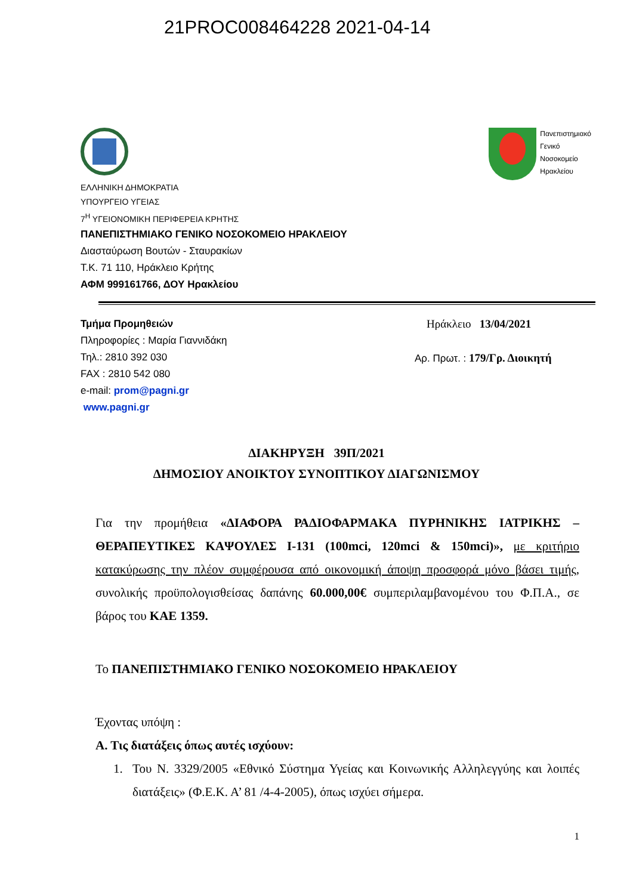21PROC008464228 2021-04-14
Πανεπιστημιακό
Γενικό
Νοσοκομείο
Ηρακλείου
ΕΛΛΗΝΙΚΗ ΔΗΜΟΚΡΑΤΙΑ
ΥΠΟΥΡΓΕΙΟ ΥΓΕΙΑΣ
7<sup>Η</sup> ΥΓΕΙΟΝΟΜΙΚΗ ΠΕΡΙΦΕΡΕΙΑ ΚΡΗΤΗΣ
ΠΑΝΕΠΙΣΤΗΜΙΑΚΟ ΓΕΝΙΚΟ ΝΟΣΟΚΟΜΕΙΟ ΗΡΑΚΛΕΙΟΥ
Διασταύρωση Βουτών - Σταυρακίων
Τ.Κ. 71 110, Ηράκλειο Κρήτης
ΑΦΜ 999161766, ΔΟΥ Ηρακλείου
Τμήμα Προμηθειών
Πληροφορίες : Μαρία Γιαννιδάκη
Τηλ.: 2810 392 030
FAX : 2810 542 080
e-mail: prom@pagni.gr
www.pagni.gr
Ηράκλειο 13/04/2021
Αρ. Πρωτ. : 179/Γρ. Διοικητή
ΔΙΑΚΗΡΥΞΗ 39Π/2021
ΔΗΜΟΣΙΟΥ ΑΝΟΙΚΤΟΥ ΣΥΝΟΠΤΙΚΟΥ ΔΙΑΓΩΝΙΣΜΟΥ
Για την προμήθεια «ΔΙΑΦΟΡΑ ΡΑΔΙΟΦΑΡΜΑΚΑ ΠΥΡΗΝΙΚΗΣ ΙΑΤΡΙΚΗΣ – ΘΕΡΑΠΕΥΤΙΚΕΣ ΚΑΨΟΥΛΕΣ I-131 (100mci, 120mci & 150mci)», με κριτήριο κατακύρωσης την πλέον συμφέρουσα από οικονομική άποψη προσφορά μόνο βάσει τιμής, συνολικής προϋπολογισθείσας δαπάνης 60.000,00€ συμπεριλαμβανομένου του Φ.Π.Α., σε βάρος του ΚΑΕ 1359.
Το ΠΑΝΕΠΙΣΤΗΜΙΑΚΟ ΓΕΝΙΚΟ ΝΟΣΟΚΟΜΕΙΟ ΗΡΑΚΛΕΙΟΥ
Έχοντας υπόψη :
Α. Τις διατάξεις όπως αυτές ισχύουν:
1. Του Ν. 3329/2005 «Εθνικό Σύστημα Υγείας και Κοινωνικής Αλληλεγγύης και λοιπές διατάξεις» (Φ.Ε.Κ. Α’ 81 /4-4-2005), όπως ισχύει σήμερα.
1